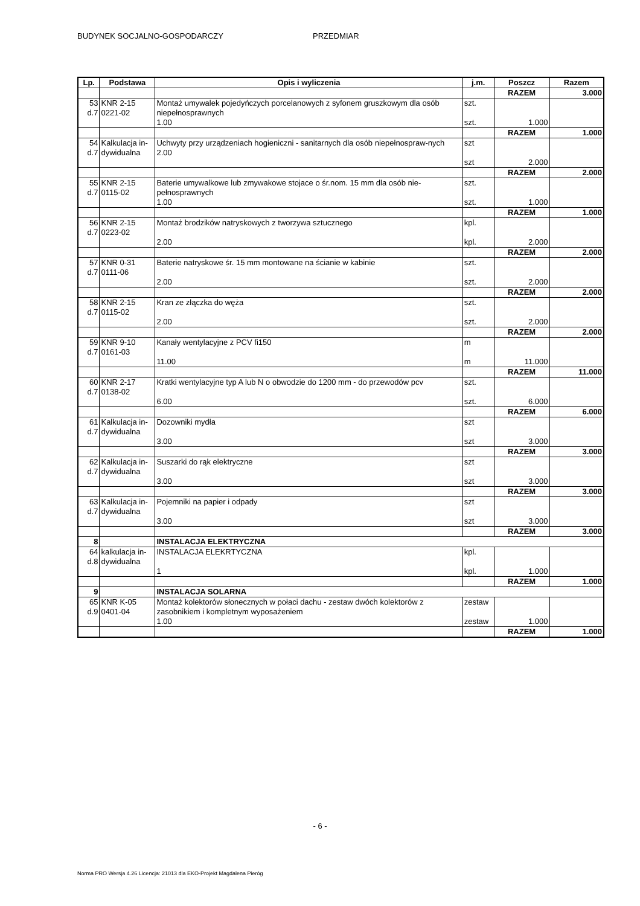BUDYNEK SOCJALNO-GOSPODARCZY PRZEDMIAR
| Lp. | Podstawa | Opis i wyliczenia | j.m. | Poszcz | Razem |
| --- | --- | --- | --- | --- | --- |
| | | | | RAZEM | 3.000 |
| 53 d.7 | KNR 2-15 0221-02 | Montaż umywalek pojedyńczych porcelanowych z syfonem gruszkowym dla osób niepełnosprawnych 1.00 | szt. szt. | 1.000 | |
| | | | | RAZEM | 1.000 |
| 54 d.7 | Kalkulacja in- dywidualna | Uchwyty przy urządzeniach hogieniczni - sanitarnych dla osób niepełnospraw-nych 2.00 | szt szt | 2.000 | |
| | | | | RAZEM | 2.000 |
| 55 d.7 | KNR 2-15 0115-02 | Baterie umywalkowe lub zmywakowe stojace o śr.nom. 15 mm dla osób nie-pełnosprawnych 1.00 | szt. szt. | 1.000 | |
| | | | | RAZEM | 1.000 |
| 56 d.7 | KNR 2-15 0223-02 | Montaż brodzików natryskowych z tworzywa sztucznego 2.00 | kpl. kpl. | 2.000 | |
| | | | | RAZEM | 2.000 |
| 57 d.7 | KNR 0-31 0111-06 | Baterie natryskowe śr. 15 mm montowane na ścianie w kabinie 2.00 | szt. szt. | 2.000 | |
| | | | | RAZEM | 2.000 |
| 58 d.7 | KNR 2-15 0115-02 | Kran ze złączka do węża 2.00 | szt. szt. | 2.000 | |
| | | | | RAZEM | 2.000 |
| 59 d.7 | KNR 9-10 0161-03 | Kanały wentylacyjne z PCV fi150 11.00 | m m | 11.000 | |
| | | | | RAZEM | 11.000 |
| 60 d.7 | KNR 2-17 0138-02 | Kratki wentylacyjne typ A lub N o obwodzie do 1200 mm - do przewodów pcv 6.00 | szt. szt. | 6.000 | |
| | | | | RAZEM | 6.000 |
| 61 d.7 | Kalkulacja in- dywidualna | Dozowniki mydła 3.00 | szt szt | 3.000 | |
| | | | | RAZEM | 3.000 |
| 62 d.7 | Kalkulacja in- dywidualna | Suszarki do rąk elektryczne 3.00 | szt szt | 3.000 | |
| | | | | RAZEM | 3.000 |
| 63 d.7 | Kalkulacja in- dywidualna | Pojemniki na papier i odpady 3.00 | szt szt | 3.000 | |
| | | | | RAZEM | 3.000 |
| 8 | | INSTALACJA ELEKTRYCZNA | | | |
| 64 d.8 | kalkulacja in- dywidualna | INSTALACJA ELEKRTYCZNA 1 | kpl. kpl. | 1.000 | |
| | | | | RAZEM | 1.000 |
| 9 | | INSTALACJA SOLARNA | | | |
| 65 d.9 | KNR K-05 0401-04 | Montaż kolektorów słonecznych w połaci dachu - zestaw dwóch kolektorów z zasobnikiem i kompletnym wyposażeniem 1.00 | zestaw zestaw | 1.000 | |
| | | | | RAZEM | 1.000 |
- 6 -
Norma PRO Wersja 4.26 Licencja: 21013 dla EKO-Projekt Magdalena Pieróg